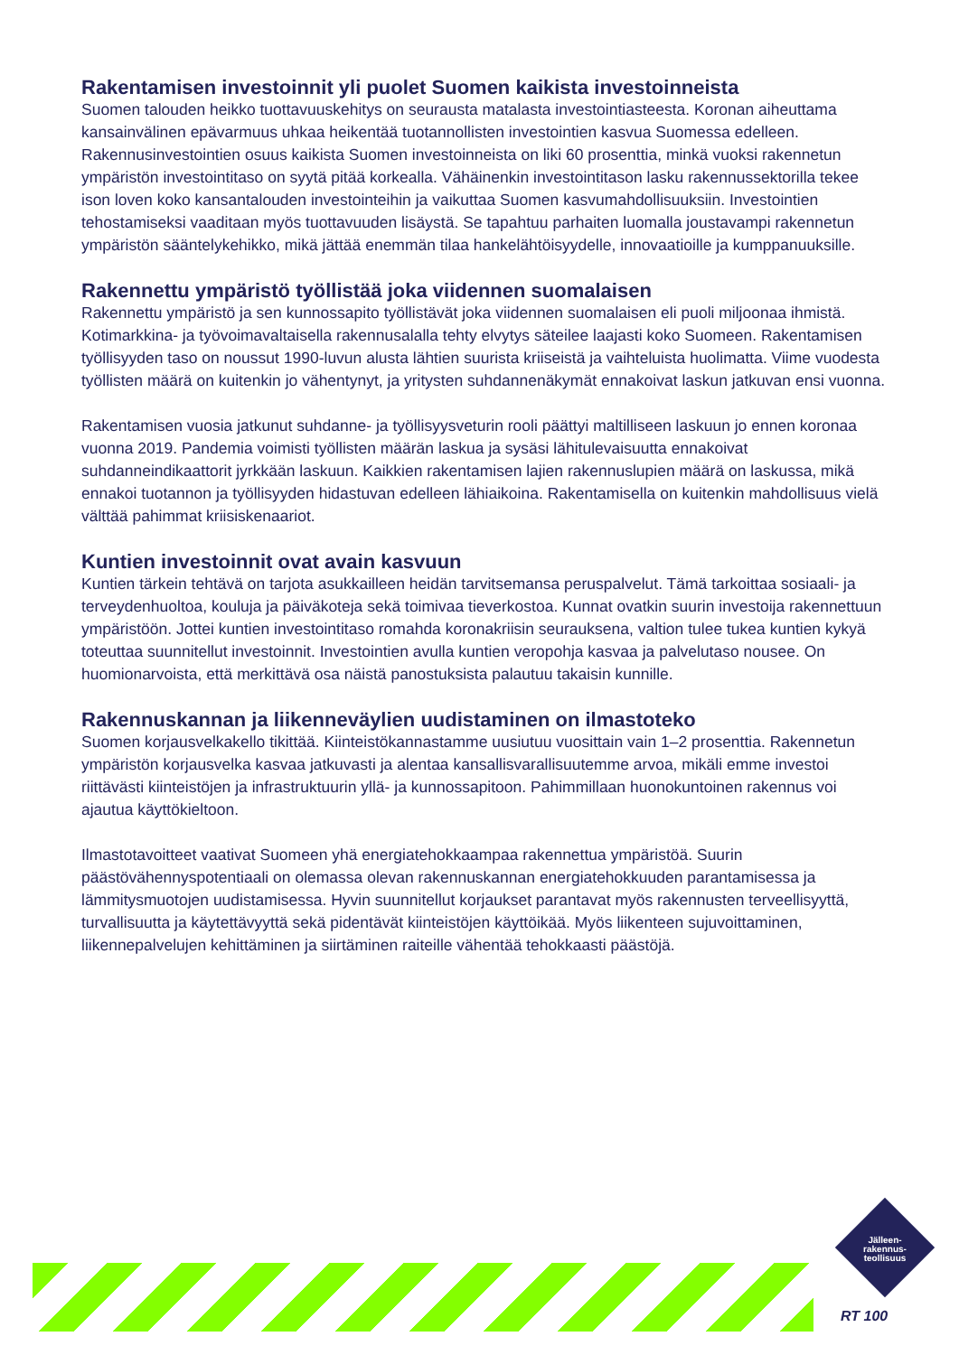Rakentamisen investoinnit yli puolet Suomen kaikista investoinneista
Suomen talouden heikko tuottavuuskehitys on seurausta matalasta investointiasteesta. Koronan aiheuttama kansainvälinen epävarmuus uhkaa heikentää tuotannollisten investointien kasvua Suomessa edelleen. Rakennusinvestointien osuus kaikista Suomen investoinneista on liki 60 prosenttia, minkä vuoksi rakennetun ympäristön investointitaso on syytä pitää korkealla. Vähäinenkin investointitason lasku rakennussektorilla tekee ison loven koko kansantalouden investointeihin ja vaikuttaa Suomen kasvumahdollisuuksiin. Investointien tehostamiseksi vaaditaan myös tuottavuuden lisäystä. Se tapahtuu parhaiten luomalla joustavampi rakennetun ympäristön sääntelykehikko, mikä jättää enemmän tilaa hankelähtöisyydelle, innovaatioille ja kumppanuuksille.
Rakennettu ympäristö työllistää joka viidennen suomalaisen
Rakennettu ympäristö ja sen kunnossapito työllistävät joka viidennen suomalaisen eli puoli miljoonaa ihmistä. Kotimarkkina- ja työvoimavaltaisella rakennusalalla tehty elvytys säteilee laajasti koko Suomeen. Rakentamisen työllisyyden taso on noussut 1990-luvun alusta lähtien suurista kriiseistä ja vaihteluista huolimatta. Viime vuodesta työllisten määrä on kuitenkin jo vähentynyt, ja yritysten suhdannenäkymät ennakoivat laskun jatkuvan ensi vuonna.
Rakentamisen vuosia jatkunut suhdanne- ja työllisyysveturin rooli päättyi maltilliseen laskuun jo ennen koronaa vuonna 2019. Pandemia voimisti työllisten määrän laskua ja sysäsi lähitulevaisuutta ennakoivat suhdanneindikaattorit jyrkkään laskuun. Kaikkien rakentamisen lajien rakennuslupien määrä on laskussa, mikä ennakoi tuotannon ja työllisyyden hidastuvan edelleen lähiaikoina. Rakentamisella on kuitenkin mahdollisuus vielä välttää pahimmat kriisiskenaariot.
Kuntien investoinnit ovat avain kasvuun
Kuntien tärkein tehtävä on tarjota asukkailleen heidän tarvitsemansa peruspalvelut. Tämä tarkoittaa sosiaali- ja terveydenhuoltoa, kouluja ja päiväkoteja sekä toimivaa tieverkostoa. Kunnat ovatkin suurin investoija rakennettuun ympäristöön. Jottei kuntien investointitaso romahda koronakriisin seurauksena, valtion tulee tukea kuntien kykyä toteuttaa suunnitellut investoinnit. Investointien avulla kuntien veropohja kasvaa ja palvelutaso nousee. On huomionarvoista, että merkittävä osa näistä panostuksista palautuu takaisin kunnille.
Rakennuskannan ja liikenneväylien uudistaminen on ilmastoteko
Suomen korjausvelkakello tikittää. Kiinteistökannastamme uusiutuu vuosittain vain 1–2 prosenttia. Rakennetun ympäristön korjausvelka kasvaa jatkuvasti ja alentaa kansallisvarallisuutemme arvoa, mikäli emme investoi riittävästi kiinteistöjen ja infrastruktuurin yllä- ja kunnossapitoon. Pahimmillaan huonokuntoinen rakennus voi ajautua käyttökieltoon.
Ilmastotavoitteet vaativat Suomeen yhä energiatehokkaampaa rakennettua ympäristöä. Suurin päästövähennyspotentiaali on olemassa olevan rakennuskannan energiatehokkuuden parantamisessa ja lämmitysmuotojen uudistamisessa. Hyvin suunnitellut korjaukset parantavat myös rakennusten terveellisyyttä, turvallisuutta ja käytettävyyttä sekä pidentävät kiinteistöjen käyttöikää. Myös liikenteen sujuvoittaminen, liikennepalvelujen kehittäminen ja siirtäminen raiteille vähentää tehokkaasti päästöjä.
Jälleen-
rakennus-
teollisuus
RT 100